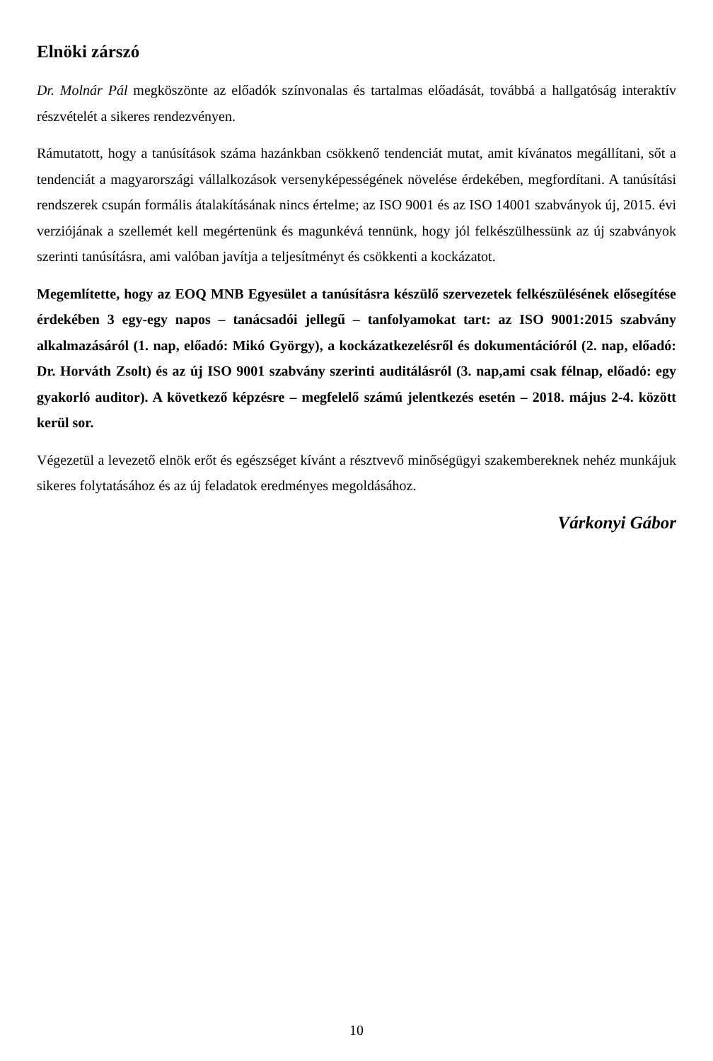Elnöki zárszó
Dr. Molnár Pál megköszönte az előadók színvonalas és tartalmas előadását, továbbá a hallgatóság interaktív részvételét a sikeres rendezvényen.
Rámutatott, hogy a tanúsítások száma hazánkban csökkenő tendenciát mutat, amit kívánatos megállítani, sőt a tendenciát a magyarországi vállalkozások versenyképességének növelése érdekében, megfordítani. A tanúsítási rendszerek csupán formális átalakításának nincs értelme; az ISO 9001 és az ISO 14001 szabványok új, 2015. évi verziójának a szellemét kell megértenünk és magunkévá tennünk, hogy jól felkészülhessünk az új szabványok szerinti tanúsításra, ami valóban javítja a teljesítményt és csökkenti a kockázatot.
Megemlítette, hogy az EOQ MNB Egyesület a tanúsításra készülő szervezetek felkészülésének elősegítése érdekében 3 egy-egy napos – tanácsadói jellegű – tanfolyamokat tart: az ISO 9001:2015 szabvány alkalmazásáról (1. nap, előadó: Mikó György), a kockázatkezelésről és dokumentációról (2. nap, előadó: Dr. Horváth Zsolt) és az új ISO 9001 szabvány szerinti auditálásról (3. nap,ami csak félnap, előadó: egy gyakorló auditor). A következő képzésre – megfelelő számú jelentkezés esetén – 2018. május 2-4. között kerül sor.
Végezetül a levezető elnök erőt és egészséget kívánt a résztvevő minőségügyi szakembereknek nehéz munkájuk sikeres folytatásához és az új feladatok eredményes megoldásához.
Várkonyi Gábor
10